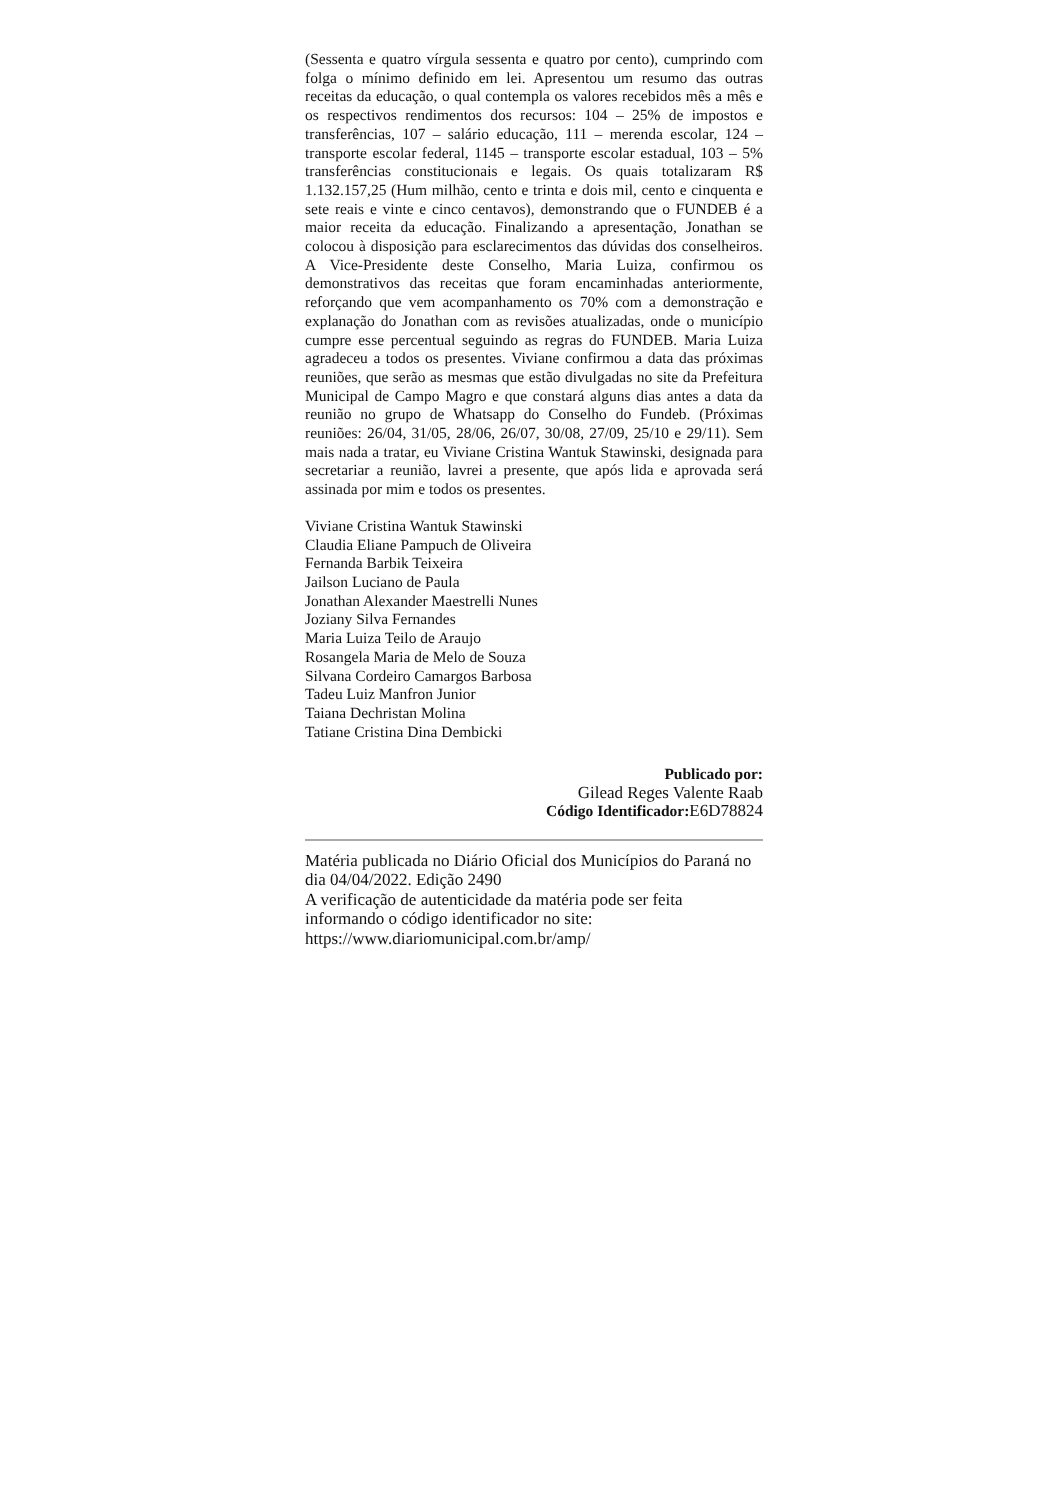(Sessenta e quatro vírgula sessenta e quatro por cento), cumprindo com folga o mínimo definido em lei. Apresentou um resumo das outras receitas da educação, o qual contempla os valores recebidos mês a mês e os respectivos rendimentos dos recursos: 104 – 25% de impostos e transferências, 107 – salário educação, 111 – merenda escolar, 124 – transporte escolar federal, 1145 – transporte escolar estadual, 103 – 5% transferências constitucionais e legais. Os quais totalizaram R$ 1.132.157,25 (Hum milhão, cento e trinta e dois mil, cento e cinquenta e sete reais e vinte e cinco centavos), demonstrando que o FUNDEB é a maior receita da educação. Finalizando a apresentação, Jonathan se colocou à disposição para esclarecimentos das dúvidas dos conselheiros. A Vice-Presidente deste Conselho, Maria Luiza, confirmou os demonstrativos das receitas que foram encaminhadas anteriormente, reforçando que vem acompanhamento os 70% com a demonstração e explanação do Jonathan com as revisões atualizadas, onde o município cumpre esse percentual seguindo as regras do FUNDEB. Maria Luiza agradeceu a todos os presentes. Viviane confirmou a data das próximas reuniões, que serão as mesmas que estão divulgadas no site da Prefeitura Municipal de Campo Magro e que constará alguns dias antes a data da reunião no grupo de Whatsapp do Conselho do Fundeb. (Próximas reuniões: 26/04, 31/05, 28/06, 26/07, 30/08, 27/09, 25/10 e 29/11). Sem mais nada a tratar, eu Viviane Cristina Wantuk Stawinski, designada para secretariar a reunião, lavrei a presente, que após lida e aprovada será assinada por mim e todos os presentes.
Viviane Cristina Wantuk Stawinski
Claudia Eliane Pampuch de Oliveira
Fernanda Barbik Teixeira
Jailson Luciano de Paula
Jonathan Alexander Maestrelli Nunes
Joziany Silva Fernandes
Maria Luiza Teilo de Araujo
Rosangela Maria de Melo de Souza
Silvana Cordeiro Camargos Barbosa
Tadeu Luiz Manfron Junior
Taiana Dechristan Molina
Tatiane Cristina Dina Dembicki
Publicado por:
Gilead Reges Valente Raab
Código Identificador: E6D78824
Matéria publicada no Diário Oficial dos Municípios do Paraná no dia 04/04/2022. Edição 2490
A verificação de autenticidade da matéria pode ser feita informando o código identificador no site:
https://www.diariomunicipal.com.br/amp/